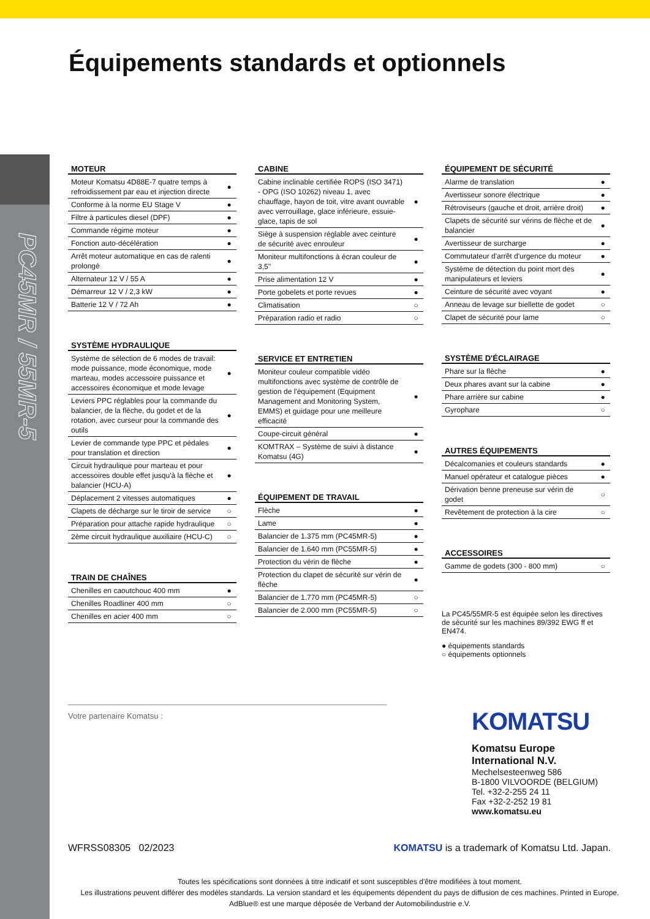PC45MR / 55MR-5
Équipements standards et optionnels
MOTEUR
| Moteur Komatsu 4D88E-7 quatre temps à refroidissement par eau et injection directe | ● |
| Conforme à la norme EU Stage V | ● |
| Filtre à particules diesel (DPF) | ● |
| Commande régime moteur | ● |
| Fonction auto-décélération | ● |
| Arrêt moteur automatique en cas de ralenti prolongé | ● |
| Alternateur 12 V / 55 A | ● |
| Démarreur 12 V / 2,3 kW | ● |
| Batterie 12 V / 72 Ah | ● |
SYSTÈME HYDRAULIQUE
| Système de sélection de 6 modes de travail: mode puissance, mode économique, mode marteau, modes accessoire puissance et accessoires économique et mode levage | ● |
| Leviers PPC réglables pour la commande du balancier, de la flèche, du godet et de la rotation, avec curseur pour la commande des outils | ● |
| Levier de commande type PPC et pédales pour translation et direction | ● |
| Circuit hydraulique pour marteau et pour accessoires double effet jusqu'à la flèche et balancier (HCU-A) | ● |
| Déplacement 2 vitesses automatiques | ● |
| Clapets de décharge sur le tiroir de service | ○ |
| Préparation pour attache rapide hydraulique | ○ |
| 2ème circuit hydraulique auxiliaire (HCU-C) | ○ |
TRAIN DE CHAÎNES
| Chenilles en caoutchouc 400 mm | ● |
| Chenilles Roadliner 400 mm | ○ |
| Chenilles en acier 400 mm | ○ |
CABINE
| Cabine inclinable certifiée ROPS (ISO 3471) - OPG (ISO 10262) niveau 1, avec chauffage, hayon de toit, vitre avant ouvrable avec verrouillage, glace inférieure, essuie-glace, tapis de sol | ● |
| Siège à suspension réglable avec ceinture de sécurité avec enrouleur | ● |
| Moniteur multifonctions à écran couleur de 3,5'' | ● |
| Prise alimentation 12 V | ● |
| Porte gobelets et porte revues | ● |
| Climatisation | ○ |
| Préparation radio et radio | ○ |
SERVICE ET ENTRETIEN
| Moniteur couleur compatible vidéo multifonctions avec système de contrôle de gestion de l'équipement (Equipment Management and Monitoring System, EMMS) et guidage pour une meilleure efficacité | ● |
| Coupe-circuit général | ● |
| KOMTRAX – Système de suivi à distance Komatsu (4G) | ● |
ÉQUIPEMENT DE TRAVAIL
| Flèche | ● |
| Lame | ● |
| Balancier de 1.375 mm (PC45MR-5) | ● |
| Balancier de 1.640 mm (PC55MR-5) | ● |
| Protection du vérin de flèche | ● |
| Protection du clapet de sécurité sur vérin de flèche | ● |
| Balancier de 1.770 mm (PC45MR-5) | ○ |
| Balancier de 2.000 mm (PC55MR-5) | ○ |
ÉQUIPEMENT DE SÉCURITÉ
| Alarme de translation | ● |
| Avertisseur sonore électrique | ● |
| Rétroviseurs (gauche et droit, arrière droit) | ● |
| Clapets de sécurité sur vérins de flèche et de balancier | ● |
| Avertisseur de surcharge | ● |
| Commutateur d'arrêt d'urgence du moteur | ● |
| Système de détection du point mort des manipulateurs et leviers | ● |
| Ceinture de sécurité avec voyant | ● |
| Anneau de levage sur biellette de godet | ○ |
| Clapet de sécurité pour lame | ○ |
SYSTÈME D'ÉCLAIRAGE
| Phare sur la flèche | ● |
| Deux phares avant sur la cabine | ● |
| Phare arrière sur cabine | ● |
| Gyrophare | ○ |
AUTRES ÉQUIPEMENTS
| Décalcomanies et couleurs standards | ● |
| Manuel opérateur et catalogue pièces | ● |
| Dérivation benne preneuse sur vérin de godet | ○ |
| Revêtement de protection à la cire | ○ |
ACCESSOIRES
| Gamme de godets (300 - 800 mm) | ○ |
La PC45/55MR-5 est équipée selon les directives de sécurité sur les machines 89/392 EWG ff et EN474.
● équipements standards
○ équipements optionnels
Votre partenaire Komatsu :
KOMATSU
Komatsu Europe
International N.V.
Mechelsesteenweg 586
B-1800 VILVOORDE (BELGIUM)
Tel. +32-2-255 24 11
Fax +32-2-252 19 81
www.komatsu.eu
WFRSS08305 02/2023 KOMATSU is a trademark of Komatsu Ltd. Japan.
Toutes les spécifications sont données à titre indicatif et sont susceptibles d'être modifiées à tout moment.
Les illustrations peuvent différer des modèles standards. La version standard et les équipements dépendent du pays de diffusion de ces machines. Printed in Europe.
AdBlue® est une marque déposée de Verband der Automobilindustrie e.V.